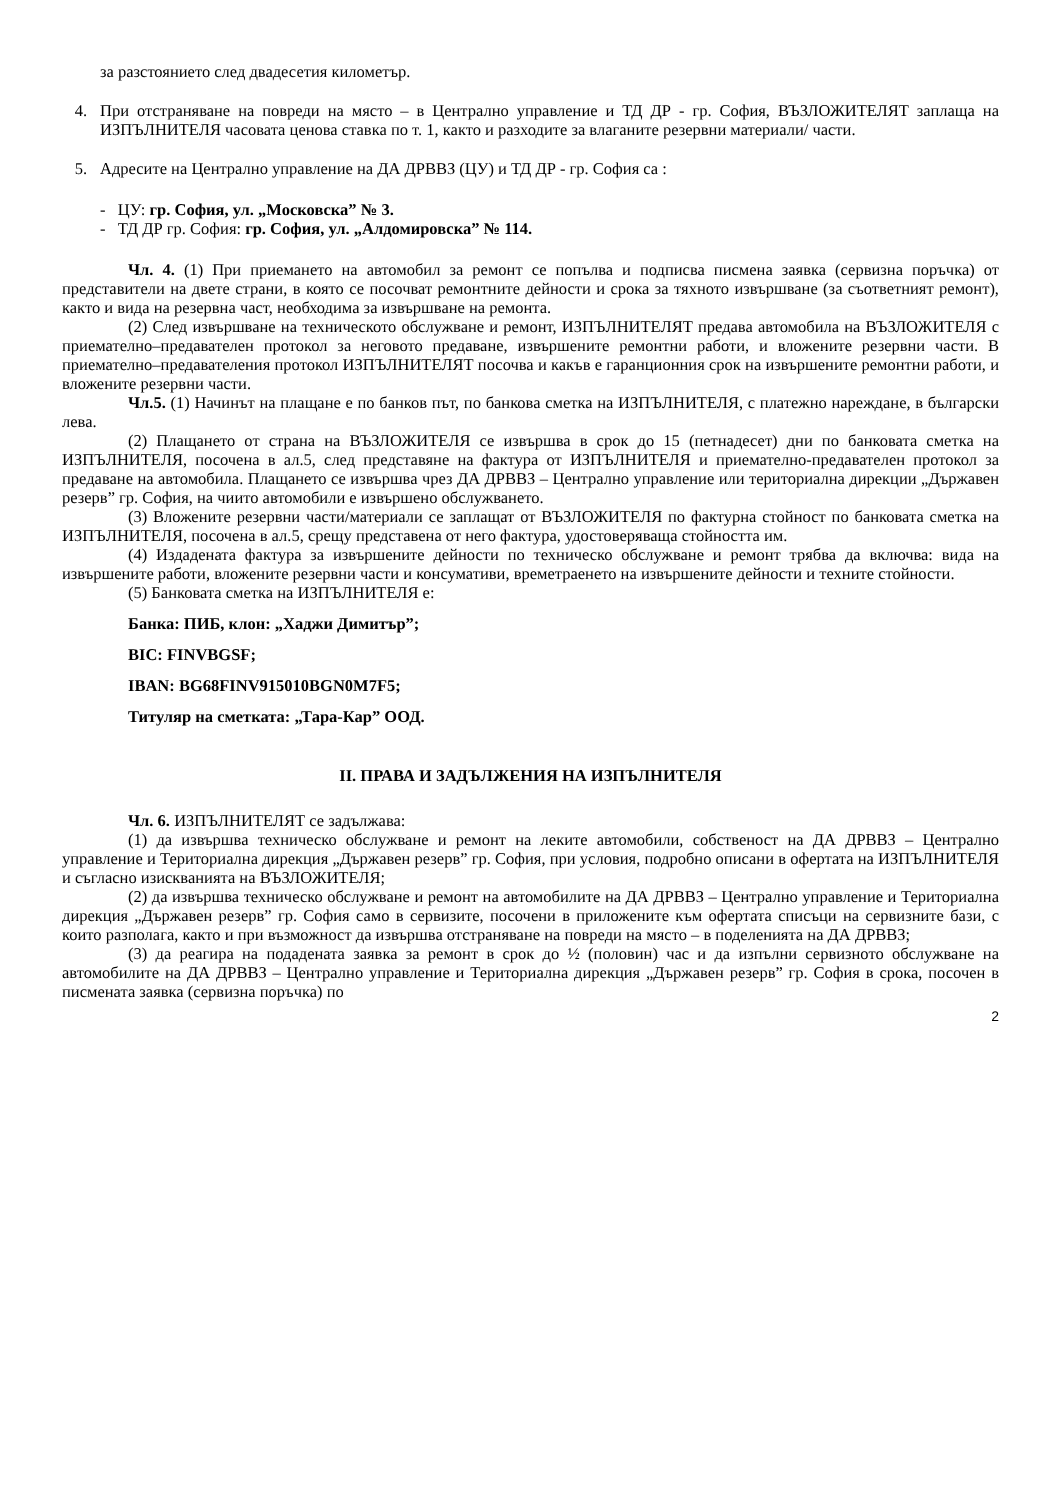за разстоянието след двадесетия километър.
4. При отстраняване на повреди на място – в Централно управление и ТД ДР - гр. София, ВЪЗЛОЖИТЕЛЯТ заплаща на ИЗПЪЛНИТЕЛЯ часовата ценова ставка по т. 1, както и разходите за влаганите резервни материали/ части.
5. Адресите на Централно управление на ДА ДРВВЗ (ЦУ) и ТД ДР - гр. София са :
- ЦУ: гр. София, ул. „Московска” № 3.
- ТД ДР гр. София: гр. София, ул. „Алдомировска” № 114.
Чл. 4. (1) При приемането на автомобил за ремонт се попълва и подписва писмена заявка (сервизна поръчка) от представители на двете страни, в която се посочват ремонтните дейности и срока за тяхното извършване (за съответният ремонт), както и вида на резервна част, необходима за извършване на ремонта.
(2) След извършване на техническото обслужване и ремонт, ИЗПЪЛНИТЕЛЯТ предава автомобила на ВЪЗЛОЖИТЕЛЯ с приемателно–предавателен протокол за неговото предаване, извършените ремонтни работи, и вложените резервни части. В приемателно–предавателения протокол ИЗПЪЛНИТЕЛЯТ посочва и какъв е гаранционния срок на извършените ремонтни работи, и вложените резервни части.
Чл.5. (1) Начинът на плащане е по банков път, по банкова сметка на ИЗПЪЛНИТЕЛЯ, с платежно нареждане, в български лева.
(2) Плащането от страна на ВЪЗЛОЖИТЕЛЯ се извършва в срок до 15 (петнадесет) дни по банковата сметка на ИЗПЪЛНИТЕЛЯ, посочена в ал.5, след представяне на фактура от ИЗПЪЛНИТЕЛЯ и приемателно-предавателен протокол за предаване на автомобила. Плащането се извършва чрез ДА ДРВВЗ – Централно управление или териториална дирекции „Държавен резерв” гр. София, на чиито автомобили е извършено обслужването.
(3) Вложените резервни части/материали се заплащат от ВЪЗЛОЖИТЕЛЯ по фактурна стойност по банковата сметка на ИЗПЪЛНИТЕЛЯ, посочена в ал.5, срещу представена от него фактура, удостоверяваща стойността им.
(4) Издадената фактура за извършените дейности по техническо обслужване и ремонт трябва да включва: вида на извършените работи, вложените резервни части и консумативи, времетраенето на извършените дейности и техните стойности.
(5) Банковата сметка на ИЗПЪЛНИТЕЛЯ е:
Банка: ПИБ, клон: „Хаджи Димитър”;
BIC: FINVBGSF;
IBAN: BG68FINV915010BGN0M7F5;
Титуляр на сметката: „Тара-Кар” ООД.
II. ПРАВА И ЗАДЪЛЖЕНИЯ НА ИЗПЪЛНИТЕЛЯ
Чл. 6. ИЗПЪЛНИТЕЛЯТ се задължава:
(1) да извършва техническо обслужване и ремонт на леките автомобили, собственост на ДА ДРВВЗ – Централно управление и Териториална дирекция „Държавен резерв” гр. София, при условия, подробно описани в офертата на ИЗПЪЛНИТЕЛЯ и съгласно изискванията на ВЪЗЛОЖИТЕЛЯ;
(2) да извършва техническо обслужване и ремонт на автомобилите на ДА ДРВВЗ – Централно управление и Териториална дирекция „Държавен резерв” гр. София само в сервизите, посочени в приложените към офертата списъци на сервизните бази, с които разполага, както и при възможност да извършва отстраняване на повреди на място – в поделенията на ДА ДРВВЗ;
(3) да реагира на подадената заявка за ремонт в срок до ½ (половин) час и да изпълни сервизното обслужване на автомобилите на ДА ДРВВЗ – Централно управление и Териториална дирекция „Държавен резерв” гр. София в срока, посочен в писмената заявка (сервизна поръчка) по
2